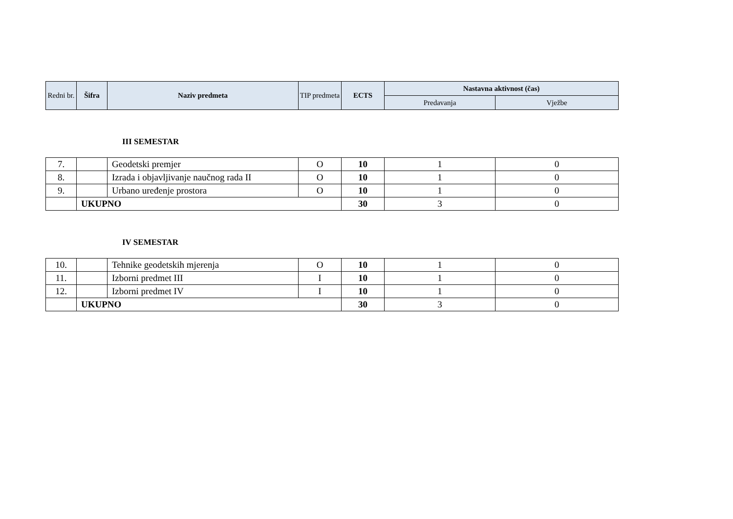| Redni br. | Šifra | Naziv predmeta | TIP predmeta | ECTS | Nastavna aktivnost (čas) | |
| --- | --- | --- | --- | --- | --- | --- |
| | | | | | Predavanja | Vježbe |
III SEMESTAR
| 7. | | Geodetski premjer | O | 10 | 1 | 0 |
| 8. | | Izrada i objavljivanje naučnog rada II | O | 10 | 1 | 0 |
| 9. | | Urbano uređenje prostora | O | 10 | 1 | 0 |
| | UKUPNO | | | 30 | 3 | 0 |
IV SEMESTAR
| 10. | | Tehnike geodetskih mjerenja | O | 10 | 1 | 0 |
| 11. | | Izborni predmet III | I | 10 | 1 | 0 |
| 12. | | Izborni predmet IV | I | 10 | 1 | 0 |
| | UKUPNO | | | 30 | 3 | 0 |